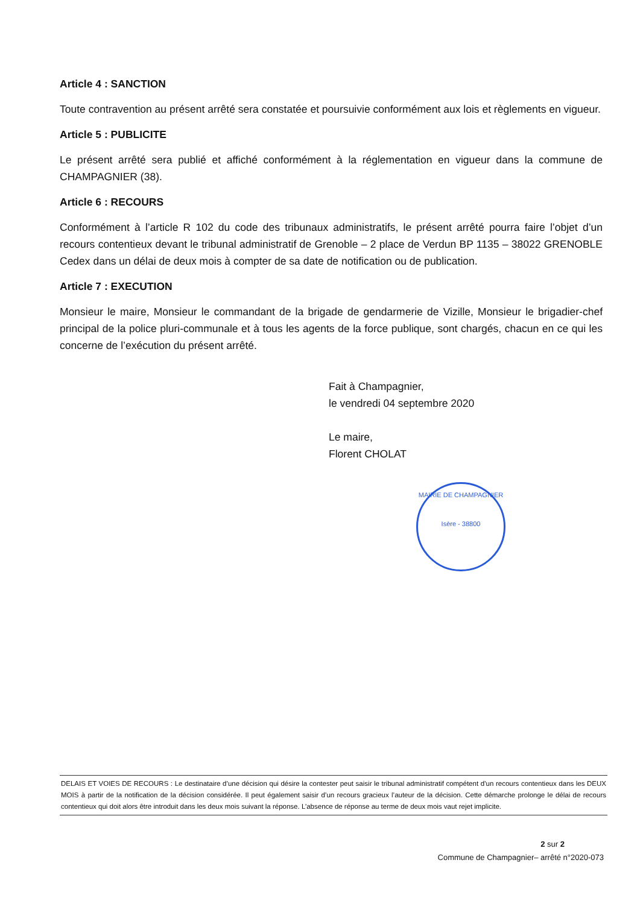Article 4 : SANCTION
Toute contravention au présent arrêté sera constatée et poursuivie conformément aux lois et règlements en vigueur.
Article 5 : PUBLICITE
Le présent arrêté sera publié et affiché conformément à la réglementation en vigueur dans la commune de CHAMPAGNIER (38).
Article 6 : RECOURS
Conformément à l’article R 102 du code des tribunaux administratifs, le présent arrêté pourra faire l’objet d’un recours contentieux devant le tribunal administratif de Grenoble – 2 place de Verdun BP 1135 – 38022 GRENOBLE Cedex dans un délai de deux mois à compter de sa date de notification ou de publication.
Article 7 : EXECUTION
Monsieur le maire, Monsieur le commandant de la brigade de gendarmerie de Vizille, Monsieur le brigadier-chef principal de la police pluri-communale et à tous les agents de la force publique, sont chargés, chacun en ce qui les concerne de l’exécution du présent arrêté.
Fait à Champagnier,
le vendredi 04 septembre 2020
Le maire,
Florent CHOLAT
MAIRIE DE CHAMPAGNIER
Isère - 38800
DELAIS ET VOIES DE RECOURS : Le destinataire d’une décision qui désire la contester peut saisir le tribunal administratif compétent d’un recours contentieux dans les DEUX MOIS à partir de la notification de la décision considérée. Il peut également saisir d’un recours gracieux l’auteur de la décision. Cette démarche prolonge le délai de recours contentieux qui doit alors être introduit dans les deux mois suivant la réponse. L’absence de réponse au terme de deux mois vaut rejet implicite.
2 sur 2
Commune de Champagnier– arrêté n°2020-073